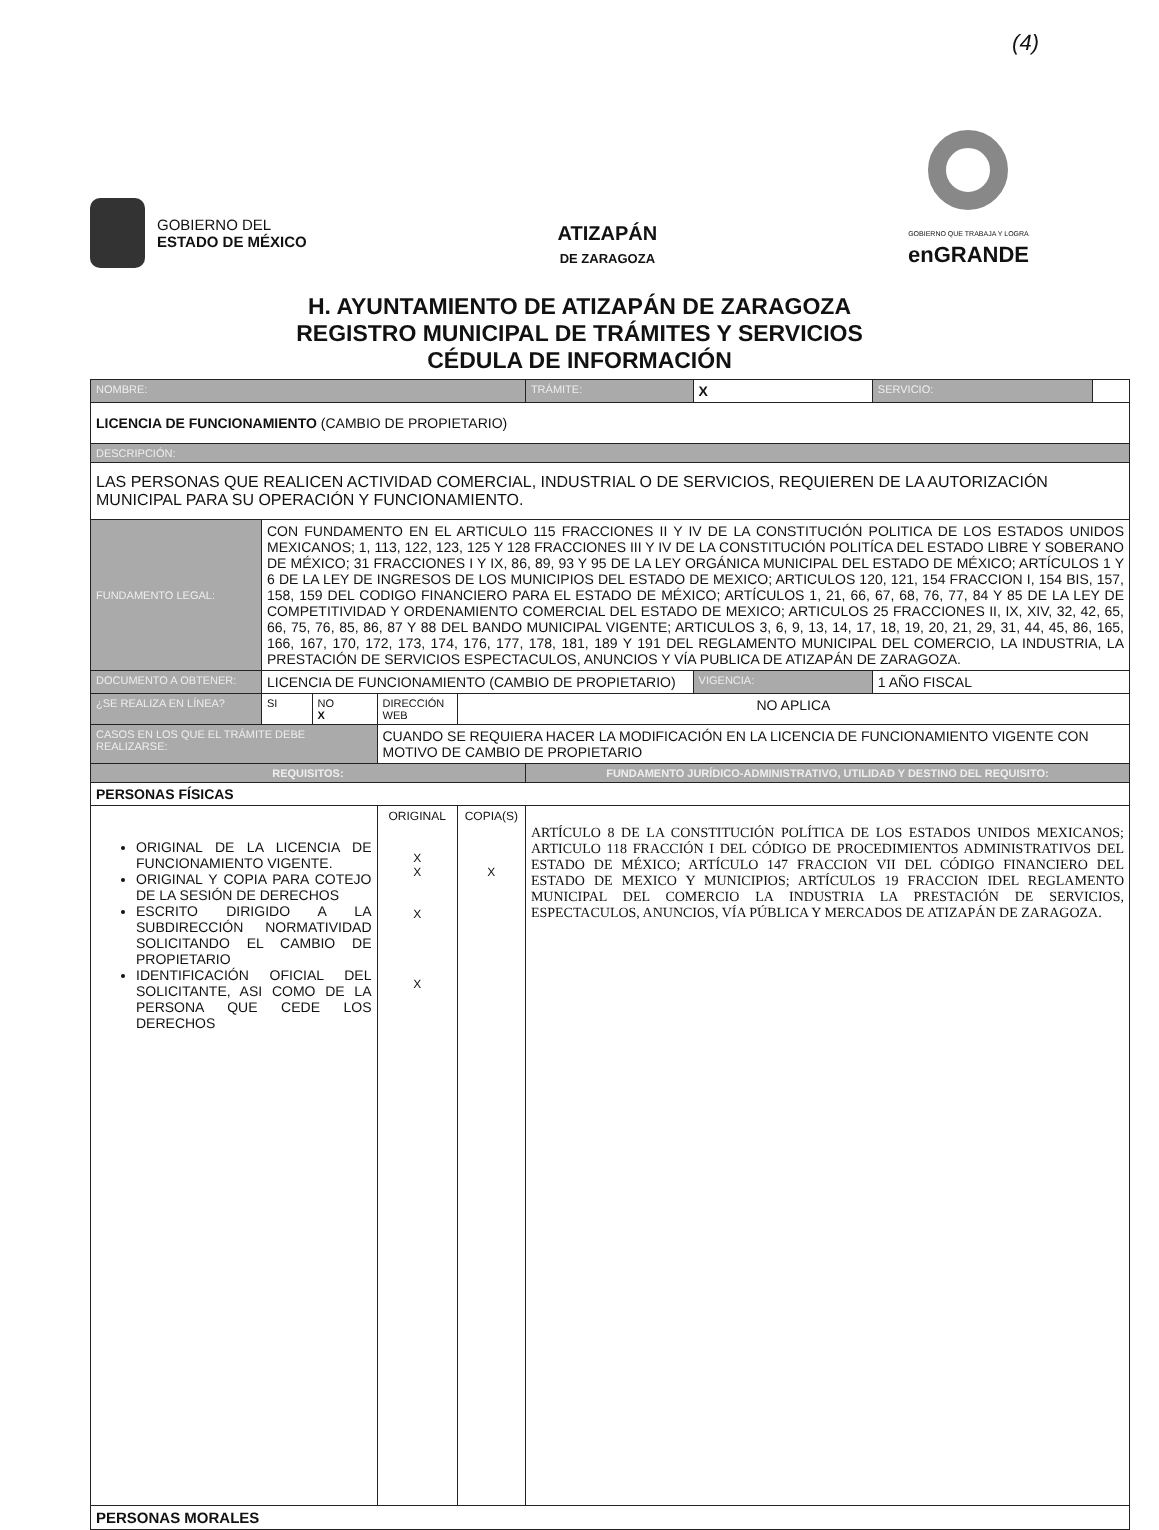(4)
GOBIERNO DEL
ESTADO DE MÉXICO
ATIZAPÁN
DE ZARAGOZA
GOBIERNO QUE TRABAJA Y LOGRA
enGRANDE
H. AYUNTAMIENTO DE ATIZAPÁN DE ZARAGOZA
REGISTRO MUNICIPAL DE TRÁMITES Y SERVICIOS
CÉDULA DE INFORMACIÓN
| NOMBRE: | | | | | TRÁMITE: | X | SERVICIO: | |
| LICENCIA DE FUNCIONAMIENTO (CAMBIO DE PROPIETARIO) | | | | | | | | |
| DESCRIPCIÓN: | | | | | | | | |
| LAS PERSONAS QUE REALICEN ACTIVIDAD COMERCIAL, INDUSTRIAL O DE SERVICIOS, REQUIEREN DE LA AUTORIZACIÓN MUNICIPAL PARA SU OPERACIÓN Y FUNCIONAMIENTO. | | | | | | | | |
| FUNDAMENTO LEGAL: | CON FUNDAMENTO EN EL ARTICULO 115 FRACCIONES II Y IV DE LA CONSTITUCIÓN POLITICA DE LOS ESTADOS UNIDOS MEXICANOS; 1, 113, 122, 123, 125 Y 128 FRACCIONES III Y IV DE LA CONSTITUCIÓN POLITÍCA DEL ESTADO LIBRE Y SOBERANO DE MÉXICO; 31 FRACCIONES I Y IX, 86, 89, 93 Y 95 DE LA LEY ORGÁNICA MUNICIPAL DEL ESTADO DE MÉXICO; ARTÍCULOS 1 Y 6 DE LA LEY DE INGRESOS DE LOS MUNICIPIOS DEL ESTADO DE MEXICO; ARTICULOS 120, 121, 154 FRACCION I, 154 BIS, 157, 158, 159 DEL CODIGO FINANCIERO PARA EL ESTADO DE MÉXICO; ARTÍCULOS 1, 21, 66, 67, 68, 76, 77, 84 Y 85 DE LA LEY DE COMPETITIVIDAD Y ORDENAMIENTO COMERCIAL DEL ESTADO DE MEXICO; ARTICULOS 25 FRACCIONES II, IX, XIV, 32, 42, 65, 66, 75, 76, 85, 86, 87 Y 88 DEL BANDO MUNICIPAL VIGENTE; ARTICULOS 3, 6, 9, 13, 14, 17, 18, 19, 20, 21, 29, 31, 44, 45, 86, 165, 166, 167, 170, 172, 173, 174, 176, 177, 178, 181, 189 Y 191 DEL REGLAMENTO MUNICIPAL DEL COMERCIO, LA INDUSTRIA, LA PRESTACIÓN DE SERVICIOS ESPECTACULOS, ANUNCIOS Y VÍA PUBLICA DE ATIZAPÁN DE ZARAGOZA. | | | | | | | |
| DOCUMENTO A OBTENER: | LICENCIA DE FUNCIONAMIENTO (CAMBIO DE PROPIETARIO) | | | | | VIGENCIA: | 1 AÑO FISCAL | |
| ¿SE REALIZA EN LÍNEA? | SI | NO X | DIRECCIÓN WEB | NO APLICA | | | | |
| CASOS EN LOS QUE EL TRÁMITE DEBE REALIZARSE: | | | CUANDO SE REQUIERA HACER LA MODIFICACIÓN EN LA LICENCIA DE FUNCIONAMIENTO VIGENTE CON MOTIVO DE CAMBIO DE PROPIETARIO | | | | | |
| REQUISITOS: | | | | | FUNDAMENTO JURÍDICO-ADMINISTRATIVO, UTILIDAD Y DESTINO DEL REQUISITO: | | | |
| PERSONAS FÍSICAS | | | | | | | | |
| ORIGINAL DE LA LICENCIA DE FUNCIONAMIENTO VIGENTE. ORIGINAL Y COPIA PARA COTEJO DE LA SESIÓN DE DERECHOS ESCRITO DIRIGIDO A LA SUBDIRECCIÓN NORMATIVIDAD SOLICITANDO EL CAMBIO DE PROPIETARIO IDENTIFICACIÓN OFICIAL DEL SOLICITANTE, ASI COMO DE LA PERSONA QUE CEDE LOS DERECHOS | | | ORIGINAL X X X X | COPIA(S) X | ARTÍCULO 8 DE LA CONSTITUCIÓN POLÍTICA DE LOS ESTADOS UNIDOS MEXICANOS; ARTICULO 118 FRACCIÓN I DEL CÓDIGO DE PROCEDIMIENTOS ADMINISTRATIVOS DEL ESTADO DE MÉXICO; ARTÍCULO 147 FRACCION VII DEL CÓDIGO FINANCIERO DEL ESTADO DE MEXICO Y MUNICIPIOS; ARTÍCULOS 19 FRACCION IDEL REGLAMENTO MUNICIPAL DEL COMERCIO LA INDUSTRIA LA PRESTACIÓN DE SERVICIOS, ESPECTACULOS, ANUNCIOS, VÍA PÚBLICA Y MERCADOS DE ATIZAPÁN DE ZARAGOZA. | | | |
| PERSONAS MORALES | | | | | | | | |